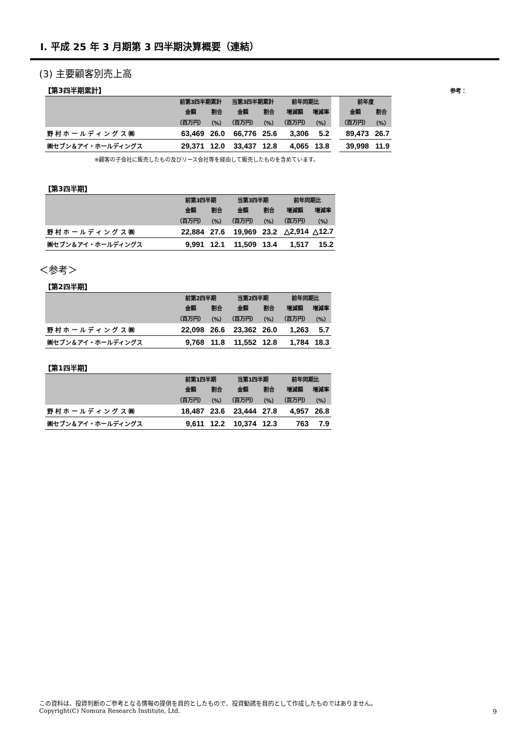Ⅰ. 平成 25 年 3 月期第 3 四半期決算概要（連結）
(3) 主要顧客別売上高
【第3四半期累計】
参考：
| | 前第3四半期累計 | | 当第3四半期累計 | | 前年同期比 | | | 前年度 | |
| --- | --- | --- | --- | --- | --- | --- | --- | --- | --- |
| | 金額 | 割合 | 金額 | 割合 | 増減額 | 増減率 | | 金額 | 割合 |
| | （百万円） | （%） | （百万円） | （%） | （百万円） | （%） | | （百万円） | （%） |
| 野 村 ホ ー ル デ ィ ン グ ス ㈱ | 63,469 | 26.0 | 66,776 | 25.6 | 3,306 | 5.2 | | 89,473 | 26.7 |
| ㈱セブン＆アイ・ホールディングス | 29,371 | 12.0 | 33,437 | 12.8 | 4,065 | 13.8 | | 39,998 | 11.9 |
※顧客の子会社に販売したもの及びリース会社等を経由して販売したものを含めています。
【第3四半期】
| | 前第3四半期 | | 当第3四半期 | | 前年同期比 | |
| --- | --- | --- | --- | --- | --- | --- |
| | 金額 | 割合 | 金額 | 割合 | 増減額 | 増減率 |
| | （百万円） | （%） | （百万円） | （%） | （百万円） | （%） |
| 野 村 ホ ー ル デ ィ ン グ ス ㈱ | 22,884 | 27.6 | 19,969 | 23.2 | △2,914 | △12.7 |
| ㈱セブン＆アイ・ホールディングス | 9,991 | 12.1 | 11,509 | 13.4 | 1,517 | 15.2 |
＜参考＞
【第2四半期】
| | 前第2四半期 | | 当第2四半期 | | 前年同期比 | |
| --- | --- | --- | --- | --- | --- | --- |
| | 金額 | 割合 | 金額 | 割合 | 増減額 | 増減率 |
| | （百万円） | （%） | （百万円） | （%） | （百万円） | （%） |
| 野 村 ホ ー ル デ ィ ン グ ス ㈱ | 22,098 | 26.6 | 23,362 | 26.0 | 1,263 | 5.7 |
| ㈱セブン＆アイ・ホールディングス | 9,768 | 11.8 | 11,552 | 12.8 | 1,784 | 18.3 |
【第1四半期】
| | 前第1四半期 | | 当第1四半期 | | 前年同期比 | |
| --- | --- | --- | --- | --- | --- | --- |
| | 金額 | 割合 | 金額 | 割合 | 増減額 | 増減率 |
| | （百万円） | （%） | （百万円） | （%） | （百万円） | （%） |
| 野 村 ホ ー ル デ ィ ン グ ス ㈱ | 18,487 | 23.6 | 23,444 | 27.8 | 4,957 | 26.8 |
| ㈱セブン＆アイ・ホールディングス | 9,611 | 12.2 | 10,374 | 12.3 | 763 | 7.9 |
この資料は、投資判断のご参考となる情報の提供を目的としたもので、投資勧誘を目的として作成したものではありません。
Copyright(C) Nomura Research Institute, Ltd.
9